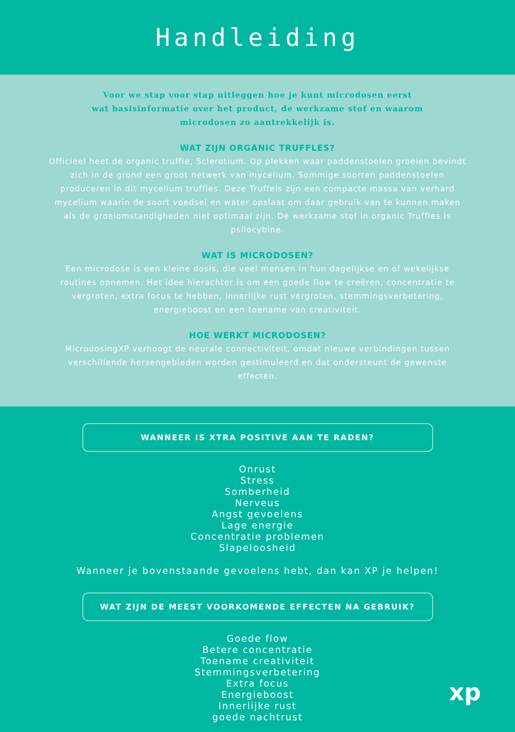Handleiding
Voor we stap voor stap uitleggen hoe je kunt microdosen eerst
wat basisinformatie over het product, de werkzame stof en waarom
microdosen zo aantrekkelijk is.
WAT ZIJN ORGANIC TRUFFLES?
Officieel heet de organic truffle, Sclerotium. Op plekken waar paddenstoelen groeien bevindt zich in de grond een groot netwerk van mycelium. Sommige soorten paddenstoelen produceren in dit mycelium truffles. Deze Truffels zijn een compacte massa van verhard mycelium waarin de soort voedsel en water opslaat om daar gebruik van te kunnen maken als de groeiomstandigheden niet optimaal zijn. De werkzame stof in organic Truffles is psilocybine.
WAT IS MICRODOSEN?
Een microdose is een kleine dosis, die veel mensen in hun dagelijkse en of wekelijkse routines opnemen. Het idee hierachter is om een goede flow te creëren, concentratie te vergroten, extra focus te hebben, innerlijke rust vergroten, stemmingsverbetering, energieboost en een toename van creativiteit.
HOE WERKT MICRODOSEN?
MicrodosingXP verhoogt de neurale connectiviteit, omdat nieuwe verbindingen tussen verschillende hersengebieden worden gestimuleerd en dat ondersteunt de gewenste effecten.
WANNEER IS XTRA POSITIVE AAN TE RADEN?
Onrust
Stress
Somberheid
Nerveus
Angst gevoelens
Lage energie
Concentratie problemen
Slapeloosheid
Wanneer je bovenstaande gevoelens hebt, dan kan XP je helpen!
WAT ZIJN DE MEEST VOORKOMENDE EFFECTEN NA GEBRUIK?
Goede flow
Betere concentratie
Toename creativiteit
Stemmingsverbetering
Extra focus
Energieboost
Innerlijke rust
goede nachtrust
xp